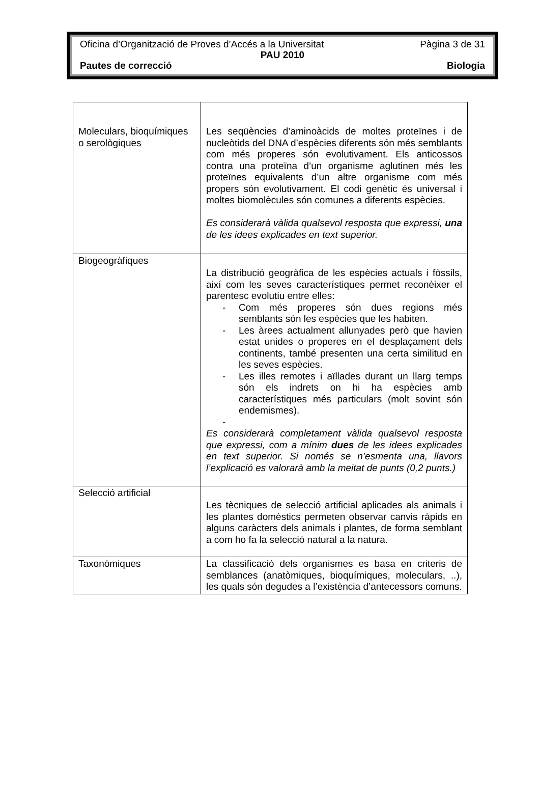Oficina d’Organització de Proves d’Accés a la Universitat Pàgina 3 de 31
PAU 2010
Pautes de correcció Biologia
| Moleculars, bioquímiques o serològiques | Les seqüències d’aminoàcids de moltes proteïnes i de nucleòtids del DNA d’espècies diferents són més semblants com més properes són evolutivament. Els anticossos contra una proteïna d’un organisme aglutinen més les proteïnes equivalents d’un altre organisme com més propers són evolutivament. El codi genètic és universal i moltes biomolècules són comunes a diferents espècies. Es considerarà vàlida qualsevol resposta que expressi, una de les idees explicades en text superior. |
| Biogeogràfiques | La distribució geogràfica de les espècies actuals i fòssils, així com les seves característiques permet reconèixer el parentesc evolutiu entre elles: - Com més properes són dues regions més semblants són les espècies que les habiten. - Les àrees actualment allunyades però que havien estat unides o properes en el desplaçament dels continents, també presenten una certa similitud en les seves espècies. - Les illes remotes i aïllades durant un llarg temps són els indrets on hi ha espècies amb característiques més particulars (molt sovint són endemismes). - Es considerarà completament vàlida qualsevol resposta que expressi, com a mínim dues de les idees explicades en text superior. Si només se n’esmenta una, llavors l’explicació es valorarà amb la meitat de punts (0,2 punts.) |
| Selecció artificial | Les tècniques de selecció artificial aplicades als animals i les plantes domèstics permeten observar canvis ràpids en alguns caràcters dels animals i plantes, de forma semblant a com ho fa la selecció natural a la natura. |
| Taxonòmiques | La classificació dels organismes es basa en criteris de semblances (anatòmiques, bioquímiques, moleculars, ..), les quals són degudes a l’existència d’antecessors comuns. |